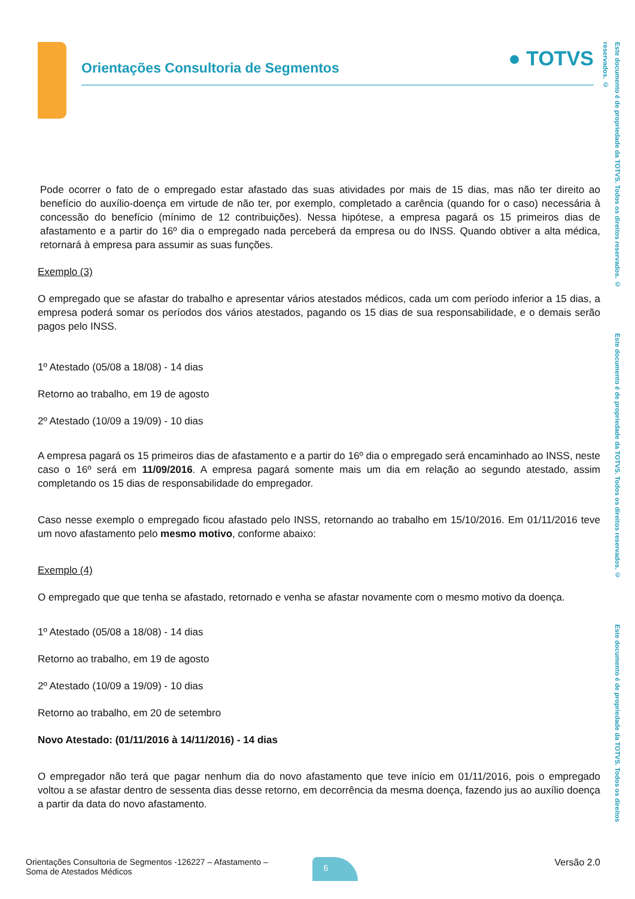Orientações Consultoria de Segmentos
● TOTVS
Este documento é de propriedade da TOTVS. Todos os direitos reservados. © Este documento é de propriedade da TOTVS. Todos os direitos reservados. © Este documento é de propriedade da TOTVS. Todos os direitos reservados. ©
Pode ocorrer o fato de o empregado estar afastado das suas atividades por mais de 15 dias, mas não ter direito ao benefício do auxílio-doença em virtude de não ter, por exemplo, completado a carência (quando for o caso) necessária à concessão do benefício (mínimo de 12 contribuições). Nessa hipótese, a empresa pagará os 15 primeiros dias de afastamento e a partir do 16º dia o empregado nada perceberá da empresa ou do INSS. Quando obtiver a alta médica, retornará à empresa para assumir as suas funções.
Exemplo (3)
O empregado que se afastar do trabalho e apresentar vários atestados médicos, cada um com período inferior a 15 dias, a empresa poderá somar os períodos dos vários atestados, pagando os 15 dias de sua responsabilidade, e o demais serão pagos pelo INSS.
1º Atestado (05/08 a 18/08) - 14 dias
Retorno ao trabalho, em 19 de agosto
2º Atestado (10/09 a 19/09) - 10 dias
A empresa pagará os 15 primeiros dias de afastamento e a partir do 16º dia o empregado será encaminhado ao INSS, neste caso o 16º será em 11/09/2016. A empresa pagará somente mais um dia em relação ao segundo atestado, assim completando os 15 dias de responsabilidade do empregador.
Caso nesse exemplo o empregado ficou afastado pelo INSS, retornando ao trabalho em 15/10/2016. Em 01/11/2016 teve um novo afastamento pelo mesmo motivo, conforme abaixo:
Exemplo (4)
O empregado que que tenha se afastado, retornado e venha se afastar novamente com o mesmo motivo da doença.
1º Atestado (05/08 a 18/08) - 14 dias
Retorno ao trabalho, em 19 de agosto
2º Atestado (10/09 a 19/09) - 10 dias
Retorno ao trabalho, em 20 de setembro
Novo Atestado: (01/11/2016 à 14/11/2016) - 14 dias
O empregador não terá que pagar nenhum dia do novo afastamento que teve início em 01/11/2016, pois o empregado voltou a se afastar dentro de sessenta dias desse retorno, em decorrência da mesma doença, fazendo jus ao auxílio doença a partir da data do novo afastamento.
Orientações Consultoria de Segmentos -126227 – Afastamento –
Soma de Atestados Médicos
6
Versão 2.0